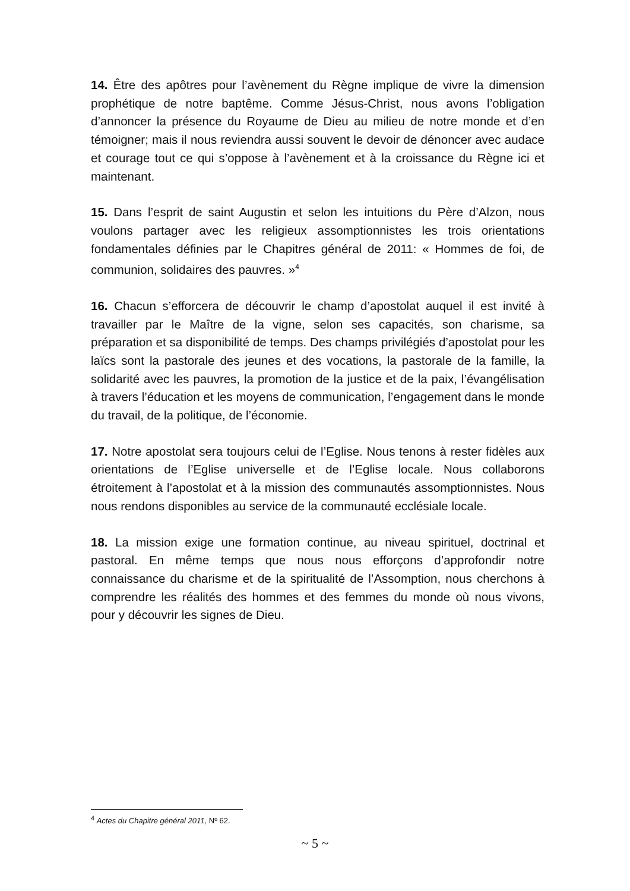14. Être des apôtres pour l’avènement du Règne implique de vivre la dimension prophétique de notre baptême. Comme Jésus-Christ, nous avons l’obligation d’annoncer la présence du Royaume de Dieu au milieu de notre monde et d’en témoigner; mais il nous reviendra aussi souvent le devoir de dénoncer avec audace et courage tout ce qui s’oppose à l’avènement et à la croissance du Règne ici et maintenant.
15. Dans l’esprit de saint Augustin et selon les intuitions du Père d’Alzon, nous voulons partager avec les religieux assomptionnistes les trois orientations fondamentales définies par le Chapitres général de 2011: « Hommes de foi, de communion, solidaires des pauvres. »<sup>4</sup>
16. Chacun s’efforcera de découvrir le champ d’apostolat auquel il est invité à travailler par le Maître de la vigne, selon ses capacités, son charisme, sa préparation et sa disponibilité de temps. Des champs privilégiés d’apostolat pour les laïcs sont la pastorale des jeunes et des vocations, la pastorale de la famille, la solidarité avec les pauvres, la promotion de la justice et de la paix, l’évangélisation à travers l’éducation et les moyens de communication, l’engagement dans le monde du travail, de la politique, de l’économie.
17. Notre apostolat sera toujours celui de l’Eglise. Nous tenons à rester fidèles aux orientations de l’Eglise universelle et de l’Eglise locale. Nous collaborons étroitement à l’apostolat et à la mission des communautés assomptionnistes. Nous nous rendons disponibles au service de la communauté ecclésiale locale.
18. La mission exige une formation continue, au niveau spirituel, doctrinal et pastoral. En même temps que nous nous efforçons d’approfondir notre connaissance du charisme et de la spiritualité de l’Assomption, nous cherchons à comprendre les réalités des hommes et des femmes du monde où nous vivons, pour y découvrir les signes de Dieu.
<sup>4</sup> Actes du Chapitre général 2011, Nº 62.
~ 5 ~